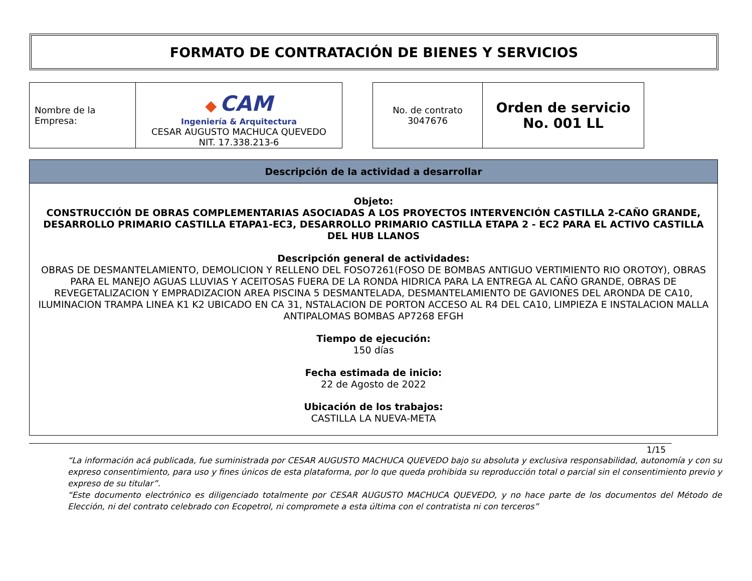FORMATO DE CONTRATACIÓN DE BIENES Y SERVICIOS
| Nombre de la Empresa: | ◆ CAM Ingeniería & Arquitectura CESAR AUGUSTO MACHUCA QUEVEDO NIT. 17.338.213-6 |
| No. de contrato 3047676 | Orden de servicio No. 001 LL |
Descripción de la actividad a desarrollar
Objeto:
CONSTRUCCIÓN DE OBRAS COMPLEMENTARIAS ASOCIADAS A LOS PROYECTOS INTERVENCIÓN CASTILLA 2-CAÑO GRANDE, DESARROLLO PRIMARIO CASTILLA ETAPA1-EC3, DESARROLLO PRIMARIO CASTILLA ETAPA 2 - EC2 PARA EL ACTIVO CASTILLA DEL HUB LLANOS
Descripción general de actividades:
OBRAS DE DESMANTELAMIENTO, DEMOLICION Y RELLENO DEL FOSO7261(FOSO DE BOMBAS ANTIGUO VERTIMIENTO RIO OROTOY), OBRAS PARA EL MANEJO AGUAS LLUVIAS Y ACEITOSAS FUERA DE LA RONDA HIDRICA PARA LA ENTREGA AL CAÑO GRANDE, OBRAS DE REVEGETALIZACION Y EMPRADIZACION AREA PISCINA 5 DESMANTELADA, DESMANTELAMIENTO DE GAVIONES DEL ARONDA DE CA10, ILUMINACION TRAMPA LINEA K1 K2 UBICADO EN CA 31, NSTALACION DE PORTON ACCESO AL R4 DEL CA10, LIMPIEZA E INSTALACION MALLA ANTIPALOMAS BOMBAS AP7268 EFGH
Tiempo de ejecución:
150 días
Fecha estimada de inicio:
22 de Agosto de 2022
Ubicación de los trabajos:
CASTILLA LA NUEVA-META
1/15
“La información acá publicada, fue suministrada por CESAR AUGUSTO MACHUCA QUEVEDO bajo su absoluta y exclusiva responsabilidad, autonomía y con su expreso consentimiento, para uso y fines únicos de esta plataforma, por lo que queda prohibida su reproducción total o parcial sin el consentimiento previo y expreso de su titular”.
“Este documento electrónico es diligenciado totalmente por CESAR AUGUSTO MACHUCA QUEVEDO, y no hace parte de los documentos del Método de Elección, ni del contrato celebrado con Ecopetrol, ni compromete a esta última con el contratista ni con terceros”